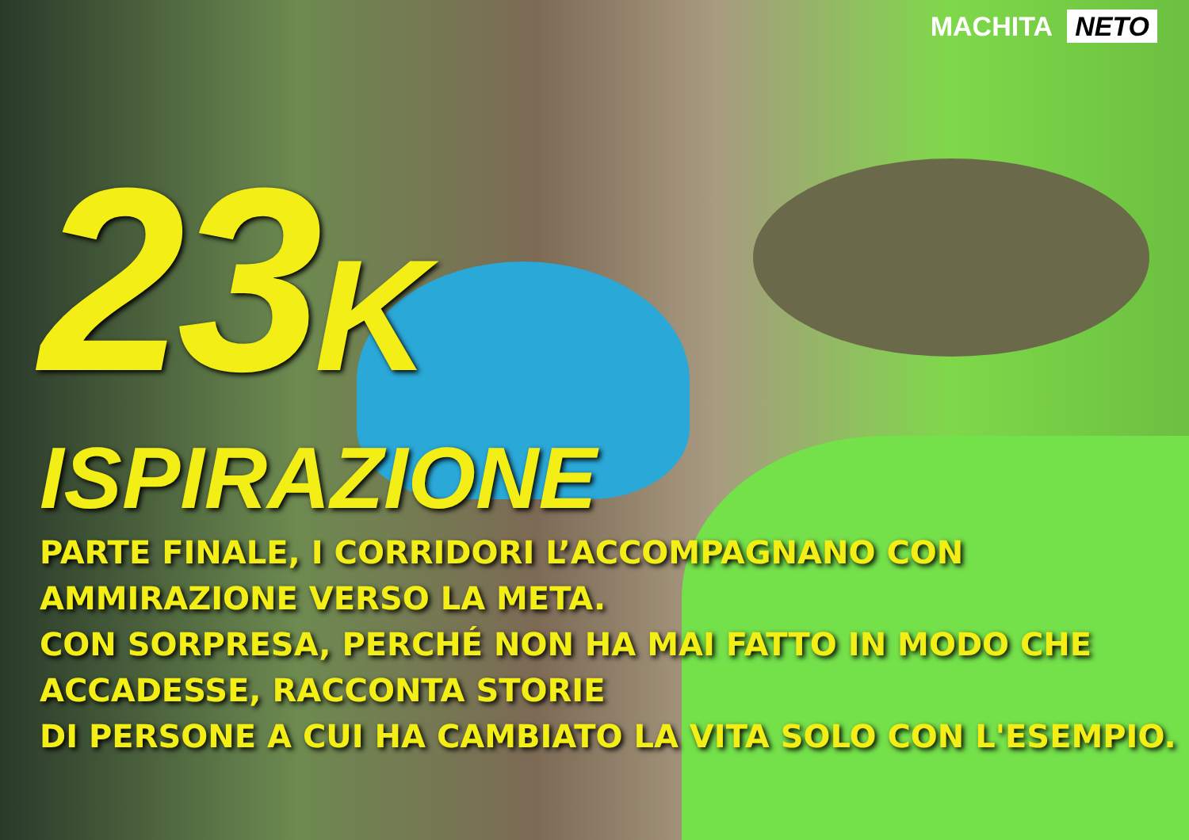MACHITA NETO
23K
ISPIRAZIONE
PARTE FINALE, I CORRIDORI L’ACCOMPAGNANO CON AMMIRAZIONE VERSO LA META.
CON SORPRESA, PERCHÉ NON HA MAI FATTO IN MODO CHE ACCADESSE, RACCONTA STORIE
DI PERSONE A CUI HA CAMBIATO LA VITA SOLO CON L'ESEMPIO.